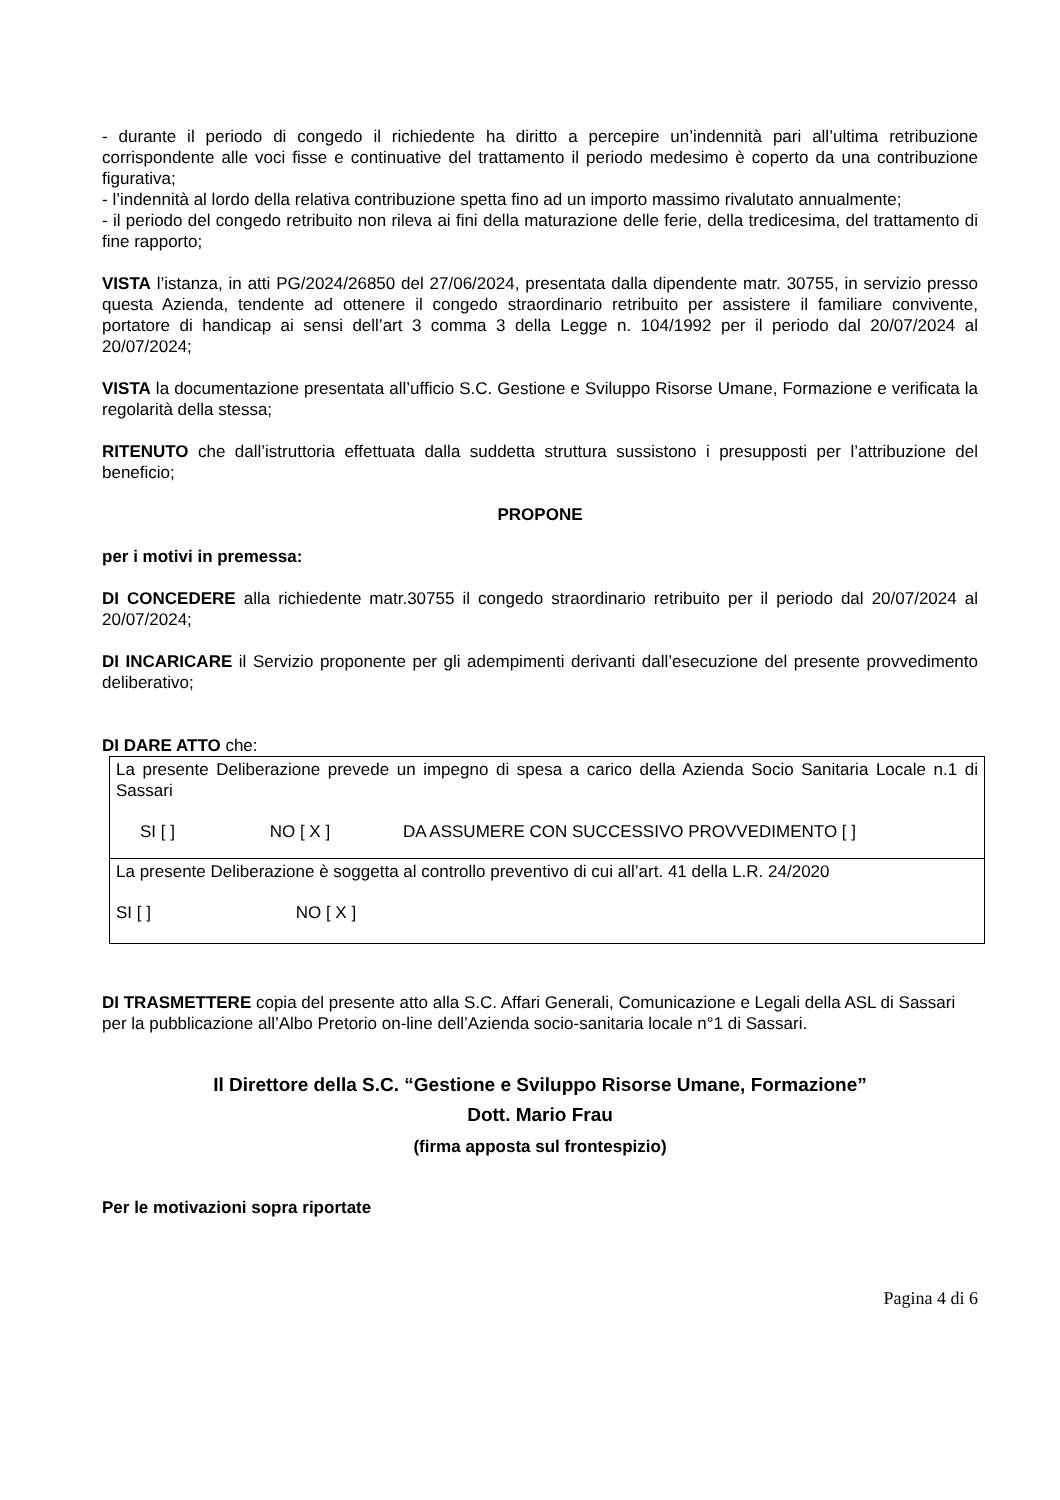- durante il periodo di congedo il richiedente ha diritto a percepire un’indennità pari all’ultima retribuzione corrispondente alle voci fisse e continuative del trattamento il periodo medesimo è coperto da una contribuzione figurativa;
- l’indennità al lordo della relativa contribuzione spetta fino ad un importo massimo rivalutato annualmente;
- il periodo del congedo retribuito non rileva ai fini della maturazione delle ferie, della tredicesima, del trattamento di fine rapporto;
VISTA l’istanza, in atti PG/2024/26850 del 27/06/2024, presentata dalla dipendente matr. 30755, in servizio presso questa Azienda, tendente ad ottenere il congedo straordinario retribuito per assistere il familiare convivente, portatore di handicap ai sensi dell’art 3 comma 3 della Legge n. 104/1992 per il periodo dal 20/07/2024 al 20/07/2024;
VISTA la documentazione presentata all’ufficio S.C. Gestione e Sviluppo Risorse Umane, Formazione e verificata la regolarità della stessa;
RITENUTO che dall’istruttoria effettuata dalla suddetta struttura sussistono i presupposti per l’attribuzione del beneficio;
PROPONE
per i motivi in premessa:
DI CONCEDERE alla richiedente matr.30755 il congedo straordinario retribuito per il periodo dal 20/07/2024 al 20/07/2024;
DI INCARICARE il Servizio proponente per gli adempimenti derivanti dall’esecuzione del presente provvedimento deliberativo;
DI DARE ATTO che:
| La presente Deliberazione prevede un impegno di spesa a carico della Azienda Socio Sanitaria Locale n.1 di Sassari SI [ ] NO [ X ] DA ASSUMERE CON SUCCESSIVO PROVVEDIMENTO [ ] |
| La presente Deliberazione è soggetta al controllo preventivo di cui all’art. 41 della L.R. 24/2020 SI [ ] NO [ X ] |
DI TRASMETTERE copia del presente atto alla S.C. Affari Generali, Comunicazione e Legali della ASL di Sassari per la pubblicazione all’Albo Pretorio on-line dell’Azienda socio-sanitaria locale n°1 di Sassari.
Il Direttore della S.C. “Gestione e Sviluppo Risorse Umane, Formazione”
Dott. Mario Frau
(firma apposta sul frontespizio)
Per le motivazioni sopra riportate
Pagina 4 di 6